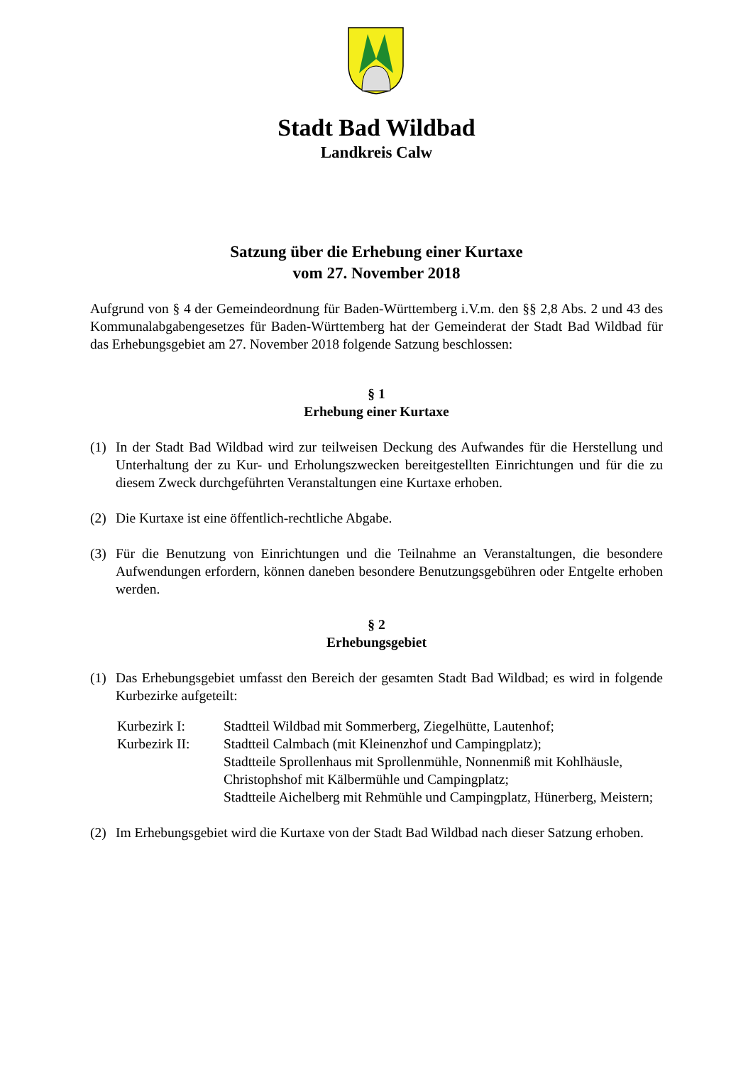Stadt Bad Wildbad
Landkreis Calw
Satzung über die Erhebung einer Kurtaxe
vom 27. November 2018
Aufgrund von § 4 der Gemeindeordnung für Baden-Württemberg i.V.m. den §§ 2,8 Abs. 2 und 43 des Kommunalabgabengesetzes für Baden-Württemberg hat der Gemeinderat der Stadt Bad Wildbad für das Erhebungsgebiet am 27. November 2018 folgende Satzung beschlossen:
§ 1
Erhebung einer Kurtaxe
(1) In der Stadt Bad Wildbad wird zur teilweisen Deckung des Aufwandes für die Herstellung und Unterhaltung der zu Kur- und Erholungszwecken bereitgestellten Einrichtungen und für die zu diesem Zweck durchgeführten Veranstaltungen eine Kurtaxe erhoben.
(2) Die Kurtaxe ist eine öffentlich-rechtliche Abgabe.
(3) Für die Benutzung von Einrichtungen und die Teilnahme an Veranstaltungen, die besondere Aufwendungen erfordern, können daneben besondere Benutzungsgebühren oder Entgelte erhoben werden.
§ 2
Erhebungsgebiet
(1) Das Erhebungsgebiet umfasst den Bereich der gesamten Stadt Bad Wildbad; es wird in folgende Kurbezirke aufgeteilt:
Kurbezirk I: Stadtteil Wildbad mit Sommerberg, Ziegelhütte, Lautenhof;
Kurbezirk II: Stadtteil Calmbach (mit Kleinenzhof und Campingplatz);
Stadtteile Sprollenhaus mit Sprollenmühle, Nonnenmiß mit Kohlhäusle, Christophshof mit Kälbermühle und Campingplatz;
Stadtteile Aichelberg mit Rehmühle und Campingplatz, Hünerberg, Meistern;
(2) Im Erhebungsgebiet wird die Kurtaxe von der Stadt Bad Wildbad nach dieser Satzung erhoben.